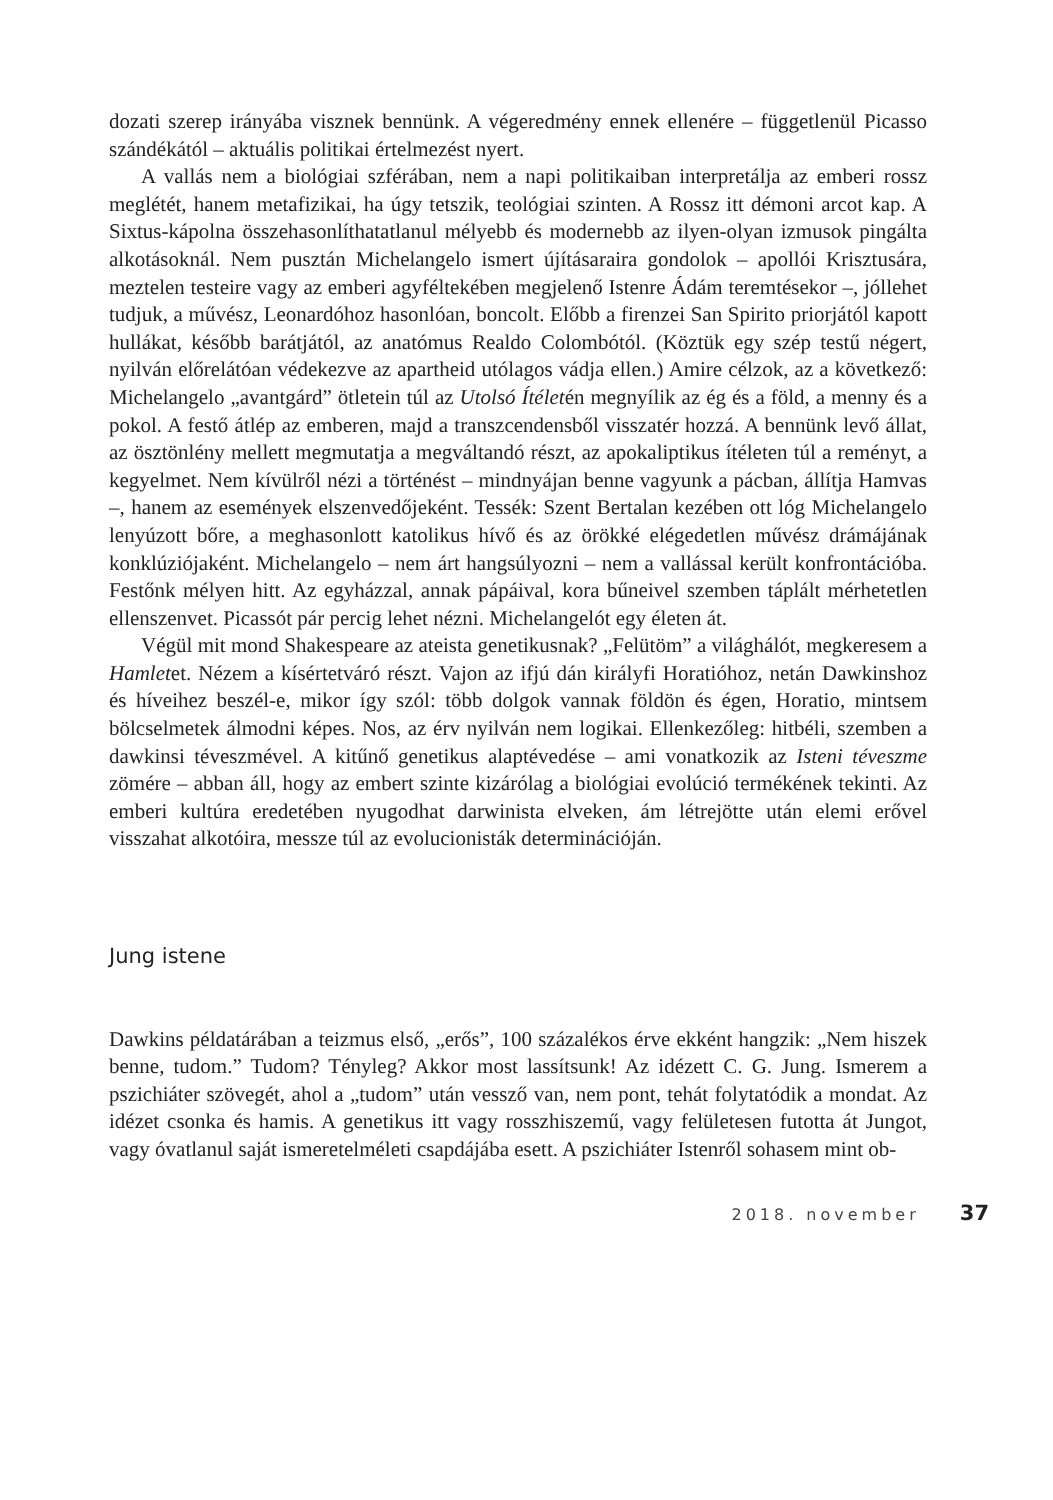dozati szerep irányába visznek bennünk. A végeredmény ennek ellenére – független­ül Picasso szándékától – aktuális politikai értelmezést nyert.
A vallás nem a biológiai szférában, nem a napi politikaiban interpretálja az emberi rossz meglétét, hanem metafizikai, ha úgy tetszik, teológiai szinten. A Rossz itt démoni arcot kap. A Sixtus-kápolna összehasonlíthatatlanul mélyebb és modernebb az ilyen-olyan izmusok pingálta alkotásoknál. Nem pusztán Michelangelo ismert újításaraira gondolok – apollói Krisztusára, meztelen testeire vagy az emberi agyféltekében megjelenő Istenre Ádám teremtésekor –, jóllehet tudjuk, a művész, Leonardóhoz hasonlóan, boncolt. Előbb a firenzei San Spirito priorjától kapott hullákat, később barátjától, az anatómus Realdo Colombótól. (Köztük egy szép testű négert, nyilván előrelátóan védekezve az apartheid utólagos vádja ellen.) Amire célzok, az a következő: Michelangelo „avantgárd” ötletein túl az Utolsó Ítéletén megnyílik az ég és a föld, a menny és a pokol. A festő átlép az emberen, majd a transzcendensből visszatér hozzá. A bennünk levő állat, az ösztönlény mellett megmutatja a megváltandó részt, az apokaliptikus ítéleten túl a reményt, a kegyelmet. Nem kívülről nézi a történést – mindnyájan benne vagyunk a pácban, állítja Hamvas –, hanem az események elszenvedőjeként. Tessék: Szent Bertalan kezében ott lóg Michelangelo lenyúzott bőre, a meghasonlott katolikus hívő és az örökké elégedetlen művész drámájának konklúziójaként. Michelangelo – nem árt hangsúlyozni – nem a vallással került konfrontációba. Festőnk mélyen hitt. Az egyházzal, annak pápáival, kora bűneivel szemben táplált mérhetetlen ellenszenvet. Picassót pár percig lehet nézni. Michelangelót egy életen át.
Végül mit mond Shakespeare az ateista genetikusnak? „Felütöm” a világhálót, megkeresem a Hamletet. Nézem a kísértetváró részt. Vajon az ifjú dán királyfi Horatióhoz, netán Dawkinshoz és híveihez beszél-e, mikor így szól: több dolgok vannak földön és égen, Horatio, mintsem bölcselmetek álmodni képes. Nos, az érv nyilván nem logikai. Ellenkezőleg: hitbéli, szemben a dawkinsi téveszmével. A kitűnő genetikus alaptévedése – ami vonatkozik az Isteni téveszme zömére – abban áll, hogy az embert szinte kizárólag a biológiai evolúció termékének tekinti. Az emberi kultúra eredetében nyugodhat darwinista elveken, ám létrejötte után elemi erővel visszahat alkotóira, messze túl az evolucionisták determinációján.
Jung istene
Dawkins példatárában a teizmus első, „erős”, 100 százalékos érve ekként hangzik: „Nem hiszek benne, tudom.” Tudom? Tényleg? Akkor most lassítsunk! Az idézett C. G. Jung. Ismerem a pszichiáter szövegét, ahol a „tudom” után vessző van, nem pont, tehát folytatódik a mondat. Az idézet csonka és hamis. A genetikus itt vagy rosszhiszemű, vagy felületesen futotta át Jungot, vagy óvatlanul saját ismeretelméleti csapdájába esett. A pszichiáter Istenről sohasem mint ob-
2018. november 37